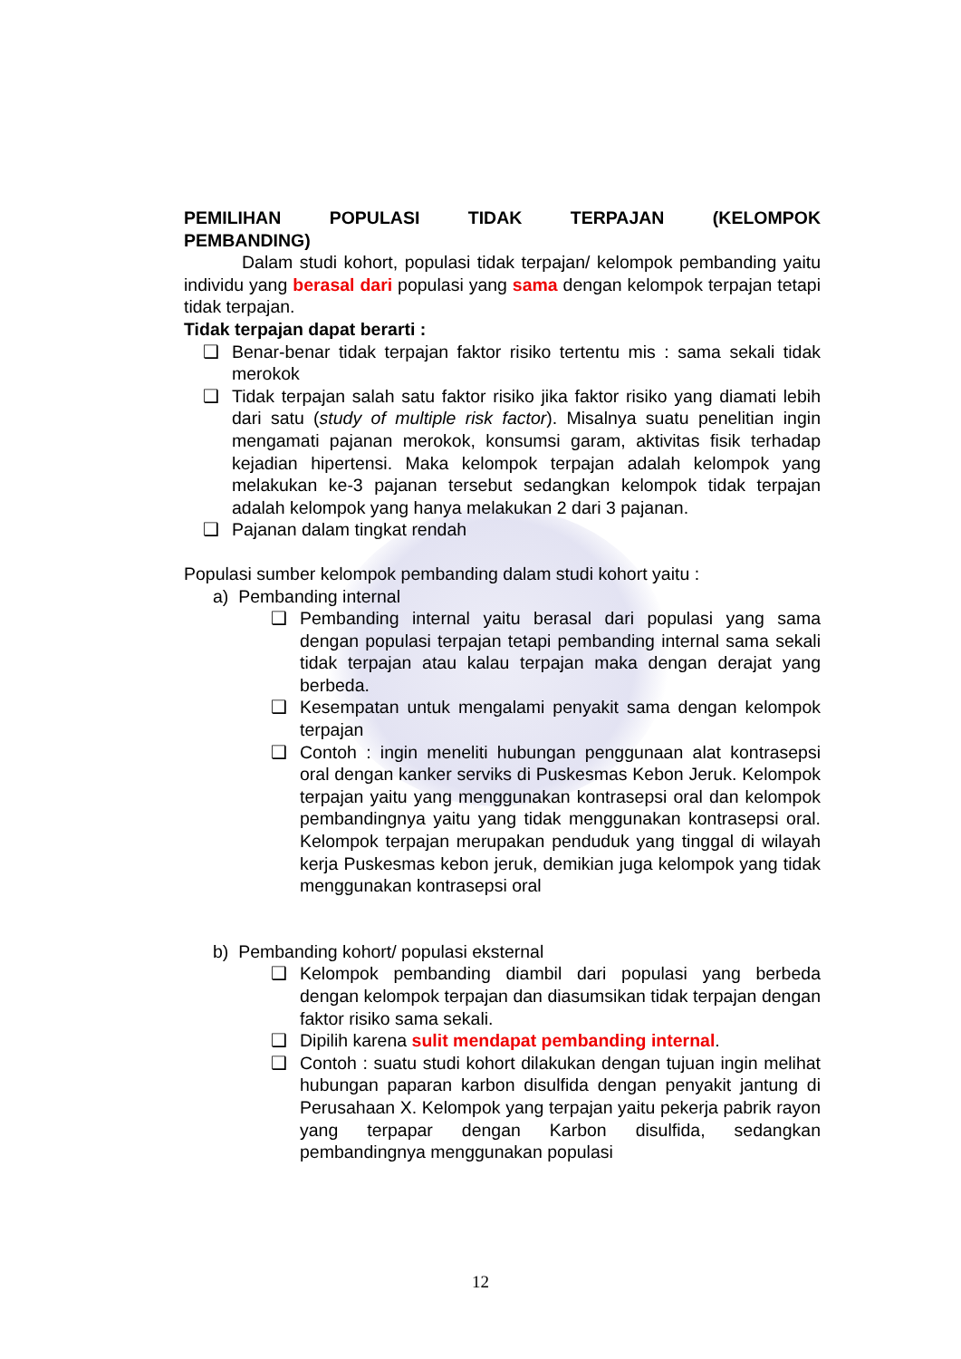PEMILIHAN POPULASI TIDAK TERPAJAN (KELOMPOK PEMBANDING)
Dalam studi kohort, populasi tidak terpajan/ kelompok pembanding yaitu individu yang berasal dari populasi yang sama dengan kelompok terpajan tetapi tidak terpajan.
Tidak terpajan dapat berarti :
❑ Benar-benar tidak terpajan faktor risiko tertentu mis : sama sekali tidak merokok
❑ Tidak terpajan salah satu faktor risiko jika faktor risiko yang diamati lebih dari satu (study of multiple risk factor). Misalnya suatu penelitian ingin mengamati pajanan merokok, konsumsi garam, aktivitas fisik terhadap kejadian hipertensi. Maka kelompok terpajan adalah kelompok yang melakukan ke-3 pajanan tersebut sedangkan kelompok tidak terpajan adalah kelompok yang hanya melakukan 2 dari 3 pajanan.
❑ Pajanan dalam tingkat rendah
Populasi sumber kelompok pembanding dalam studi kohort yaitu :
a) Pembanding internal
❑ Pembanding internal yaitu berasal dari populasi yang sama dengan populasi terpajan tetapi pembanding internal sama sekali tidak terpajan atau kalau terpajan maka dengan derajat yang berbeda.
❑ Kesempatan untuk mengalami penyakit sama dengan kelompok terpajan
❑ Contoh : ingin meneliti hubungan penggunaan alat kontrasepsi oral dengan kanker serviks di Puskesmas Kebon Jeruk. Kelompok terpajan yaitu yang menggunakan kontrasepsi oral dan kelompok pembandingnya yaitu yang tidak menggunakan kontrasepsi oral. Kelompok terpajan merupakan penduduk yang tinggal di wilayah kerja Puskesmas kebon jeruk, demikian juga kelompok yang tidak menggunakan kontrasepsi oral
b) Pembanding kohort/ populasi eksternal
❑ Kelompok pembanding diambil dari populasi yang berbeda dengan kelompok terpajan dan diasumsikan tidak terpajan dengan faktor risiko sama sekali.
❑ Dipilih karena sulit mendapat pembanding internal.
❑ Contoh : suatu studi kohort dilakukan dengan tujuan ingin melihat hubungan paparan karbon disulfida dengan penyakit jantung di Perusahaan X. Kelompok yang terpajan yaitu pekerja pabrik rayon yang terpapar dengan Karbon disulfida, sedangkan pembandingnya menggunakan populasi
12